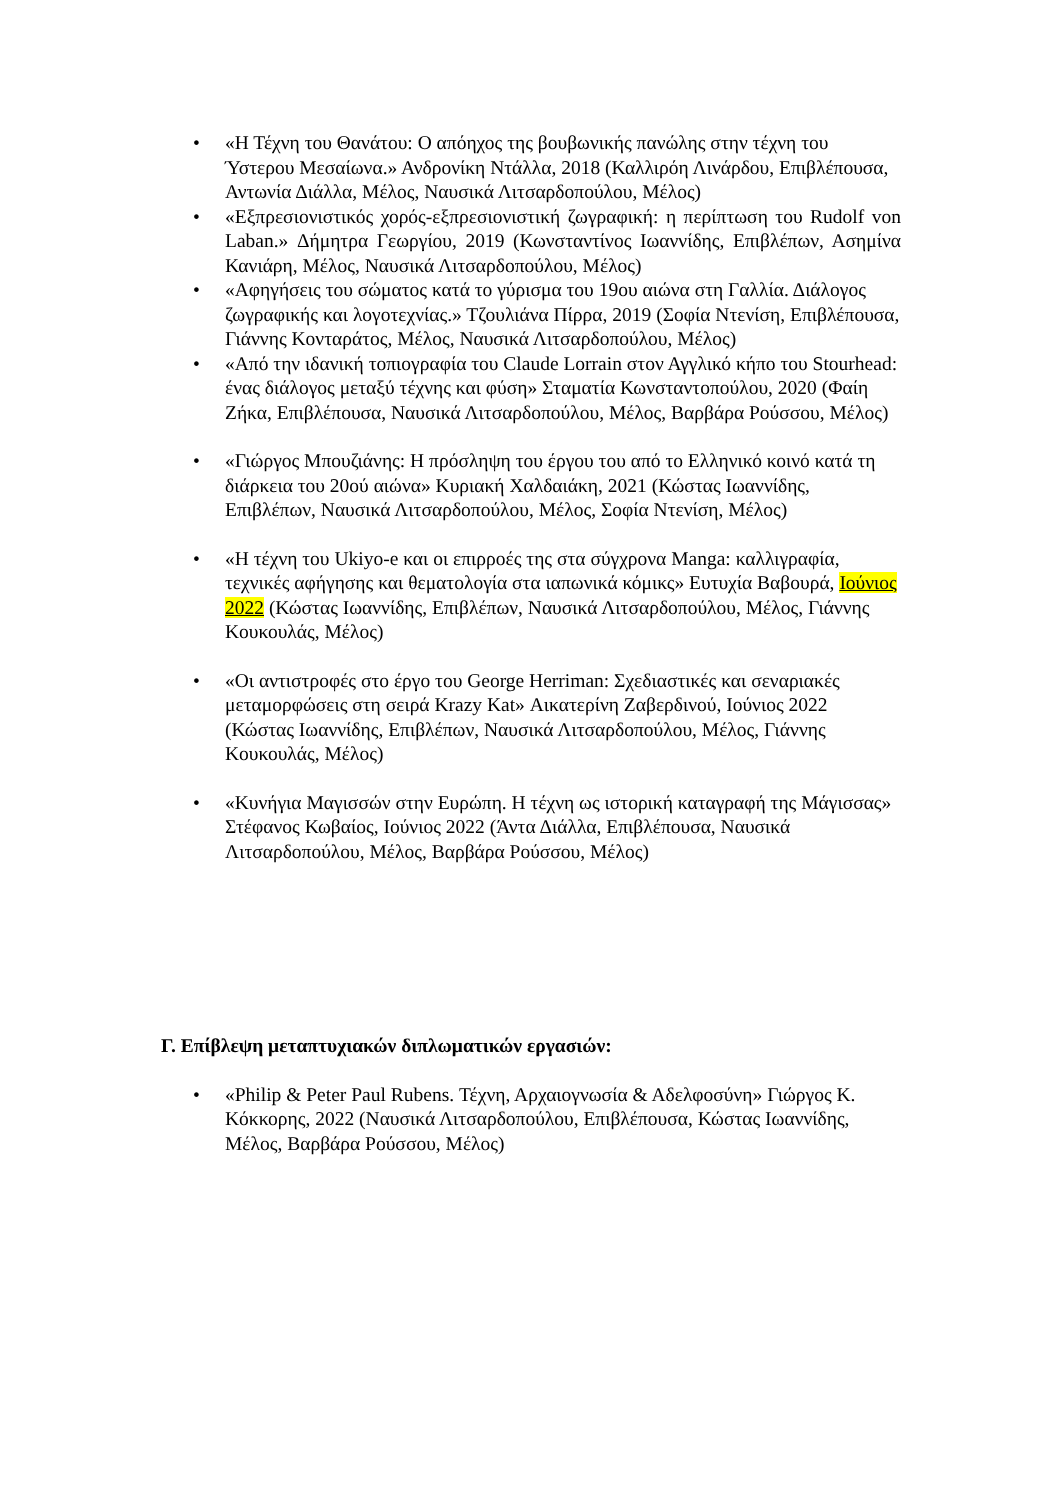• «Η Τέχνη του Θανάτου: Ο απόηχος της βουβωνικής πανώλης στην τέχνη του Ύστερου Μεσαίωνα.» Ανδρονίκη Ντάλλα, 2018 (Καλλιρόη Λινάρδου, Επιβλέπουσα, Αντωνία Διάλλα, Μέλος, Ναυσικά Λιτσαρδοπούλου, Μέλος)
• «Εξπρεσιονιστικός χορός-εξπρεσιονιστική ζωγραφική: η περίπτωση του Rudolf von Laban.» Δήμητρα Γεωργίου, 2019 (Κωνσταντίνος Ιωαννίδης, Επιβλέπων, Ασημίνα Κανιάρη, Μέλος, Ναυσικά Λιτσαρδοπούλου, Μέλος)
• «Αφηγήσεις του σώματος κατά το γύρισμα του 19ου αιώνα στη Γαλλία. Διάλογος ζωγραφικής και λογοτεχνίας.» Τζουλιάνα Πίρρα, 2019 (Σοφία Ντενίση, Επιβλέπουσα, Γιάννης Κονταράτος, Μέλος, Ναυσικά Λιτσαρδοπούλου, Μέλος)
• «Από την ιδανική τοπιογραφία του Claude Lorrain στον Αγγλικό κήπο του Stourhead: ένας διάλογος μεταξύ τέχνης και φύση» Σταματία Κωνσταντοπούλου, 2020 (Φαίη Ζήκα, Επιβλέπουσα, Ναυσικά Λιτσαρδοπούλου, Μέλος, Βαρβάρα Ρούσσου, Μέλος)
• «Γιώργος Μπουζιάνης: Η πρόσληψη του έργου του από το Ελληνικό κοινό κατά τη διάρκεια του 20ού αιώνα» Κυριακή Χαλδαιάκη, 2021 (Κώστας Ιωαννίδης, Επιβλέπων, Ναυσικά Λιτσαρδοπούλου, Μέλος, Σοφία Ντενίση, Μέλος)
• «Η τέχνη του Ukiyo-e και οι επιρροές της στα σύγχρονα Manga: καλλιγραφία, τεχνικές αφήγησης και θεματολογία στα ιαπωνικά κόμικς» Ευτυχία Βαβουρά, Ιούνιος 2022 (Κώστας Ιωαννίδης, Επιβλέπων, Ναυσικά Λιτσαρδοπούλου, Μέλος, Γιάννης Κουκουλάς, Μέλος)
• «Οι αντιστροφές στο έργο του George Herriman: Σχεδιαστικές και σεναριακές μεταμορφώσεις στη σειρά Krazy Kat» Αικατερίνη Ζαβερδινού, Ιούνιος 2022 (Κώστας Ιωαννίδης, Επιβλέπων, Ναυσικά Λιτσαρδοπούλου, Μέλος, Γιάννης Κουκουλάς, Μέλος)
• «Κυνήγια Μαγισσών στην Ευρώπη. Η τέχνη ως ιστορική καταγραφή της Μάγισσας» Στέφανος Κωβαίος, Ιούνιος 2022 (Άντα Διάλλα, Επιβλέπουσα, Ναυσικά Λιτσαρδοπούλου, Μέλος, Βαρβάρα Ρούσσου, Μέλος)
Γ. Επίβλεψη μεταπτυχιακών διπλωματικών εργασιών:
• «Philip & Peter Paul Rubens. Τέχνη, Αρχαιογνωσία & Αδελφοσύνη» Γιώργος Κ. Κόκκορης, 2022 (Ναυσικά Λιτσαρδοπούλου, Επιβλέπουσα, Κώστας Ιωαννίδης, Μέλος, Βαρβάρα Ρούσσου, Μέλος)